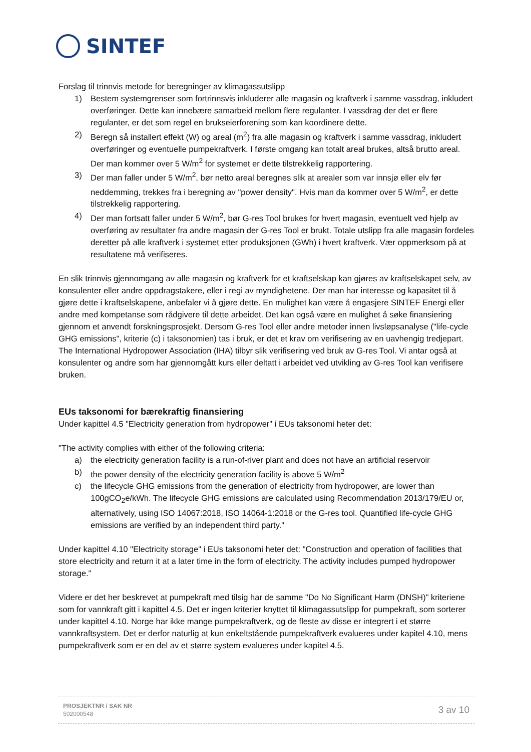SINTEF
Forslag til trinnvis metode for beregninger av klimagassutslipp
1) Bestem systemgrenser som fortrinnsvis inkluderer alle magasin og kraftverk i samme vassdrag, inkludert overføringer. Dette kan innebære samarbeid mellom flere regulanter. I vassdrag der det er flere regulanter, er det som regel en brukseierforening som kan koordinere dette.
2) Beregn så installert effekt (W) og areal (m<sup>2</sup>) fra alle magasin og kraftverk i samme vassdrag, inkludert overføringer og eventuelle pumpekraftverk. I første omgang kan totalt areal brukes, altså brutto areal. Der man kommer over 5 W/m<sup>2</sup> for systemet er dette tilstrekkelig rapportering.
3) Der man faller under 5 W/m<sup>2</sup>, bør netto areal beregnes slik at arealer som var innsjø eller elv før neddemming, trekkes fra i beregning av "power density". Hvis man da kommer over 5 W/m<sup>2</sup>, er dette tilstrekkelig rapportering.
4) Der man fortsatt faller under 5 W/m<sup>2</sup>, bør G-res Tool brukes for hvert magasin, eventuelt ved hjelp av overføring av resultater fra andre magasin der G-res Tool er brukt. Totale utslipp fra alle magasin fordeles deretter på alle kraftverk i systemet etter produksjonen (GWh) i hvert kraftverk. Vær oppmerksom på at resultatene må verifiseres.
En slik trinnvis gjennomgang av alle magasin og kraftverk for et kraftselskap kan gjøres av kraftselskapet selv, av konsulenter eller andre oppdragstakere, eller i regi av myndighetene. Der man har interesse og kapasitet til å gjøre dette i kraftselskapene, anbefaler vi å gjøre dette. En mulighet kan være å engasjere SINTEF Energi eller andre med kompetanse som rådgivere til dette arbeidet. Det kan også være en mulighet å søke finansiering gjennom et anvendt forskningsprosjekt. Dersom G-res Tool eller andre metoder innen livsløpsanalyse ("life-cycle GHG emissions", kriterie (c) i taksonomien) tas i bruk, er det et krav om verifisering av en uavhengig tredjepart. The International Hydropower Association (IHA) tilbyr slik verifisering ved bruk av G-res Tool. Vi antar også at konsulenter og andre som har gjennomgått kurs eller deltatt i arbeidet ved utvikling av G-res Tool kan verifisere bruken.
EUs taksonomi for bærekraftig finansiering
Under kapittel 4.5 "Electricity generation from hydropower" i EUs taksonomi heter det:
"The activity complies with either of the following criteria:
a) the electricity generation facility is a run-of-river plant and does not have an artificial reservoir
b) the power density of the electricity generation facility is above 5 W/m<sup>2</sup>
c) the lifecycle GHG emissions from the generation of electricity from hydropower, are lower than 100gCO<sub>2</sub>e/kWh. The lifecycle GHG emissions are calculated using Recommendation 2013/179/EU or, alternatively, using ISO 14067:2018, ISO 14064-1:2018 or the G-res tool. Quantified life-cycle GHG emissions are verified by an independent third party."
Under kapittel 4.10 "Electricity storage" i EUs taksonomi heter det: "Construction and operation of facilities that store electricity and return it at a later time in the form of electricity. The activity includes pumped hydropower storage."
Videre er det her beskrevet at pumpekraft med tilsig har de samme "Do No Significant Harm (DNSH)" kriteriene som for vannkraft gitt i kapittel 4.5. Det er ingen kriterier knyttet til klimagassutslipp for pumpekraft, som sorterer under kapittel 4.10. Norge har ikke mange pumpekraftverk, og de fleste av disse er integrert i et større vannkraftsystem. Det er derfor naturlig at kun enkeltstående pumpekraftverk evalueres under kapitel 4.10, mens pumpekraftverk som er en del av et større system evalueres under kapitel 4.5.
PROSJEKTNR / SAK NR
502000548
3 av 10